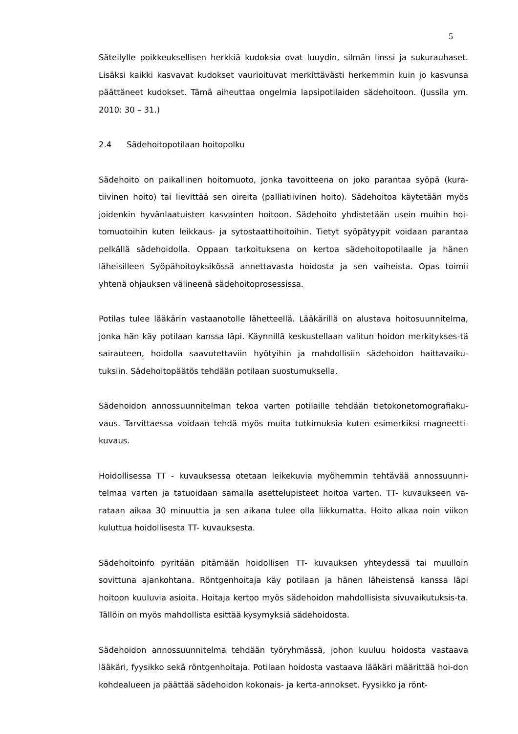5
Säteilylle poikkeuksellisen herkkiä kudoksia ovat luuydin, silmän linssi ja sukurauhaset. Lisäksi kaikki kasvavat kudokset vaurioituvat merkittävästi herkemmin kuin jo kasvunsa päättäneet kudokset. Tämä aiheuttaa ongelmia lapsipotilaiden sädehoitoon. (Jussila ym. 2010: 30 – 31.)
2.4 Sädehoitopotilaan hoitopolku
Sädehoito on paikallinen hoitomuoto, jonka tavoitteena on joko parantaa syöpä (kura-tiivinen hoito) tai lievittää sen oireita (palliatiivinen hoito). Sädehoitoa käytetään myös joidenkin hyvänlaatuisten kasvainten hoitoon. Sädehoito yhdistetään usein muihin hoi-tomuotoihin kuten leikkaus- ja sytostaattihoitoihin. Tietyt syöpätyypit voidaan parantaa pelkällä sädehoidolla. Oppaan tarkoituksena on kertoa sädehoitopotilaalle ja hänen läheisilleen Syöpähoitoyksikössä annettavasta hoidosta ja sen vaiheista. Opas toimii yhtenä ohjauksen välineenä sädehoitoprosessissa.
Potilas tulee lääkärin vastaanotolle lähetteellä. Lääkärillä on alustava hoitosuunnitelma, jonka hän käy potilaan kanssa läpi. Käynnillä keskustellaan valitun hoidon merkitykses-tä sairauteen, hoidolla saavutettaviin hyötyihin ja mahdollisiin sädehoidon haittavaiku-tuksiin. Sädehoitopäätös tehdään potilaan suostumuksella.
Sädehoidon annossuunnitelman tekoa varten potilaille tehdään tietokonetomografiaku-vaus. Tarvittaessa voidaan tehdä myös muita tutkimuksia kuten esimerkiksi magneetti-kuvaus.
Hoidollisessa TT - kuvauksessa otetaan leikekuvia myöhemmin tehtävää annossuunni-telmaa varten ja tatuoidaan samalla asettelupisteet hoitoa varten. TT- kuvaukseen va-rataan aikaa 30 minuuttia ja sen aikana tulee olla liikkumatta. Hoito alkaa noin viikon kuluttua hoidollisesta TT- kuvauksesta.
Sädehoitoinfo pyritään pitämään hoidollisen TT- kuvauksen yhteydessä tai muulloin sovittuna ajankohtana. Röntgenhoitaja käy potilaan ja hänen läheistensä kanssa läpi hoitoon kuuluvia asioita. Hoitaja kertoo myös sädehoidon mahdollisista sivuvaikutuksis-ta. Tällöin on myös mahdollista esittää kysymyksiä sädehoidosta.
Sädehoidon annossuunnitelma tehdään työryhmässä, johon kuuluu hoidosta vastaava lääkäri, fyysikko sekä röntgenhoitaja. Potilaan hoidosta vastaava lääkäri määrittää hoi-don kohdealueen ja päättää sädehoidon kokonais- ja kerta-annokset. Fyysikko ja rönt-